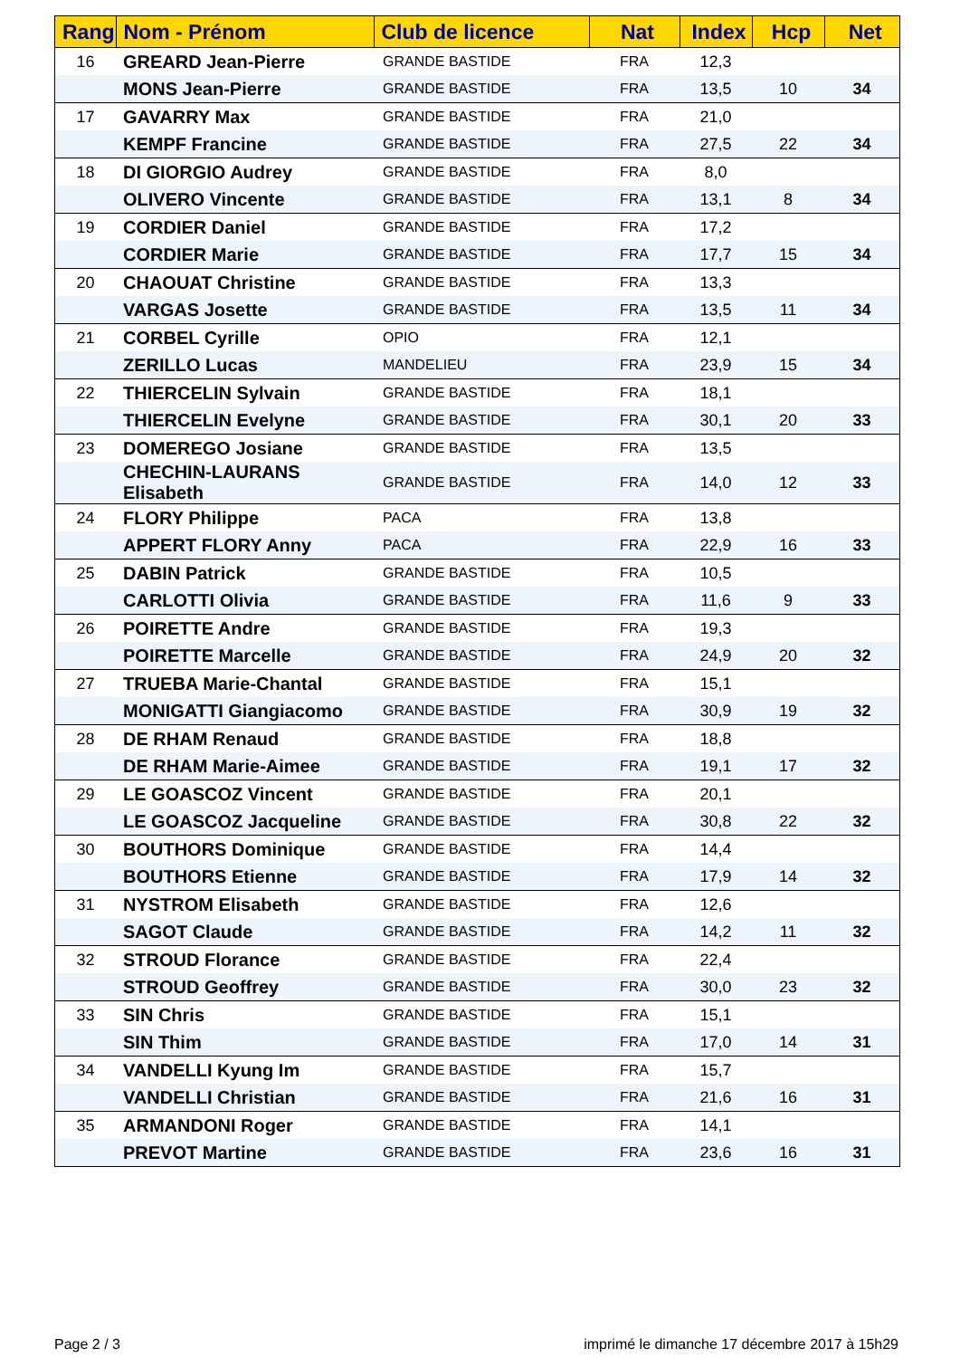| Rang | Nom - Prénom | Club de licence | Nat | Index | Hcp | Net |
| --- | --- | --- | --- | --- | --- | --- |
| 16 | GREARD Jean-Pierre | GRANDE BASTIDE | FRA | 12,3 | | |
| | MONS Jean-Pierre | GRANDE BASTIDE | FRA | 13,5 | 10 | 34 |
| 17 | GAVARRY Max | GRANDE BASTIDE | FRA | 21,0 | | |
| | KEMPF Francine | GRANDE BASTIDE | FRA | 27,5 | 22 | 34 |
| 18 | DI GIORGIO Audrey | GRANDE BASTIDE | FRA | 8,0 | | |
| | OLIVERO Vincente | GRANDE BASTIDE | FRA | 13,1 | 8 | 34 |
| 19 | CORDIER Daniel | GRANDE BASTIDE | FRA | 17,2 | | |
| | CORDIER Marie | GRANDE BASTIDE | FRA | 17,7 | 15 | 34 |
| 20 | CHAOUAT Christine | GRANDE BASTIDE | FRA | 13,3 | | |
| | VARGAS Josette | GRANDE BASTIDE | FRA | 13,5 | 11 | 34 |
| 21 | CORBEL Cyrille | OPIO | FRA | 12,1 | | |
| | ZERILLO Lucas | MANDELIEU | FRA | 23,9 | 15 | 34 |
| 22 | THIERCELIN Sylvain | GRANDE BASTIDE | FRA | 18,1 | | |
| | THIERCELIN Evelyne | GRANDE BASTIDE | FRA | 30,1 | 20 | 33 |
| 23 | DOMEREGO Josiane | GRANDE BASTIDE | FRA | 13,5 | | |
| | CHECHIN-LAURANS Elisabeth | GRANDE BASTIDE | FRA | 14,0 | 12 | 33 |
| 24 | FLORY Philippe | PACA | FRA | 13,8 | | |
| | APPERT FLORY Anny | PACA | FRA | 22,9 | 16 | 33 |
| 25 | DABIN Patrick | GRANDE BASTIDE | FRA | 10,5 | | |
| | CARLOTTI Olivia | GRANDE BASTIDE | FRA | 11,6 | 9 | 33 |
| 26 | POIRETTE Andre | GRANDE BASTIDE | FRA | 19,3 | | |
| | POIRETTE Marcelle | GRANDE BASTIDE | FRA | 24,9 | 20 | 32 |
| 27 | TRUEBA Marie-Chantal | GRANDE BASTIDE | FRA | 15,1 | | |
| | MONIGATTI Giangiacomo | GRANDE BASTIDE | FRA | 30,9 | 19 | 32 |
| 28 | DE RHAM Renaud | GRANDE BASTIDE | FRA | 18,8 | | |
| | DE RHAM Marie-Aimee | GRANDE BASTIDE | FRA | 19,1 | 17 | 32 |
| 29 | LE GOASCOZ Vincent | GRANDE BASTIDE | FRA | 20,1 | | |
| | LE GOASCOZ Jacqueline | GRANDE BASTIDE | FRA | 30,8 | 22 | 32 |
| 30 | BOUTHORS Dominique | GRANDE BASTIDE | FRA | 14,4 | | |
| | BOUTHORS Etienne | GRANDE BASTIDE | FRA | 17,9 | 14 | 32 |
| 31 | NYSTROM Elisabeth | GRANDE BASTIDE | FRA | 12,6 | | |
| | SAGOT Claude | GRANDE BASTIDE | FRA | 14,2 | 11 | 32 |
| 32 | STROUD Florance | GRANDE BASTIDE | FRA | 22,4 | | |
| | STROUD Geoffrey | GRANDE BASTIDE | FRA | 30,0 | 23 | 32 |
| 33 | SIN Chris | GRANDE BASTIDE | FRA | 15,1 | | |
| | SIN Thim | GRANDE BASTIDE | FRA | 17,0 | 14 | 31 |
| 34 | VANDELLI Kyung Im | GRANDE BASTIDE | FRA | 15,7 | | |
| | VANDELLI Christian | GRANDE BASTIDE | FRA | 21,6 | 16 | 31 |
| 35 | ARMANDONI Roger | GRANDE BASTIDE | FRA | 14,1 | | |
| | PREVOT Martine | GRANDE BASTIDE | FRA | 23,6 | 16 | 31 |
Page 2 / 3
imprimé le dimanche 17 décembre 2017 à 15h29